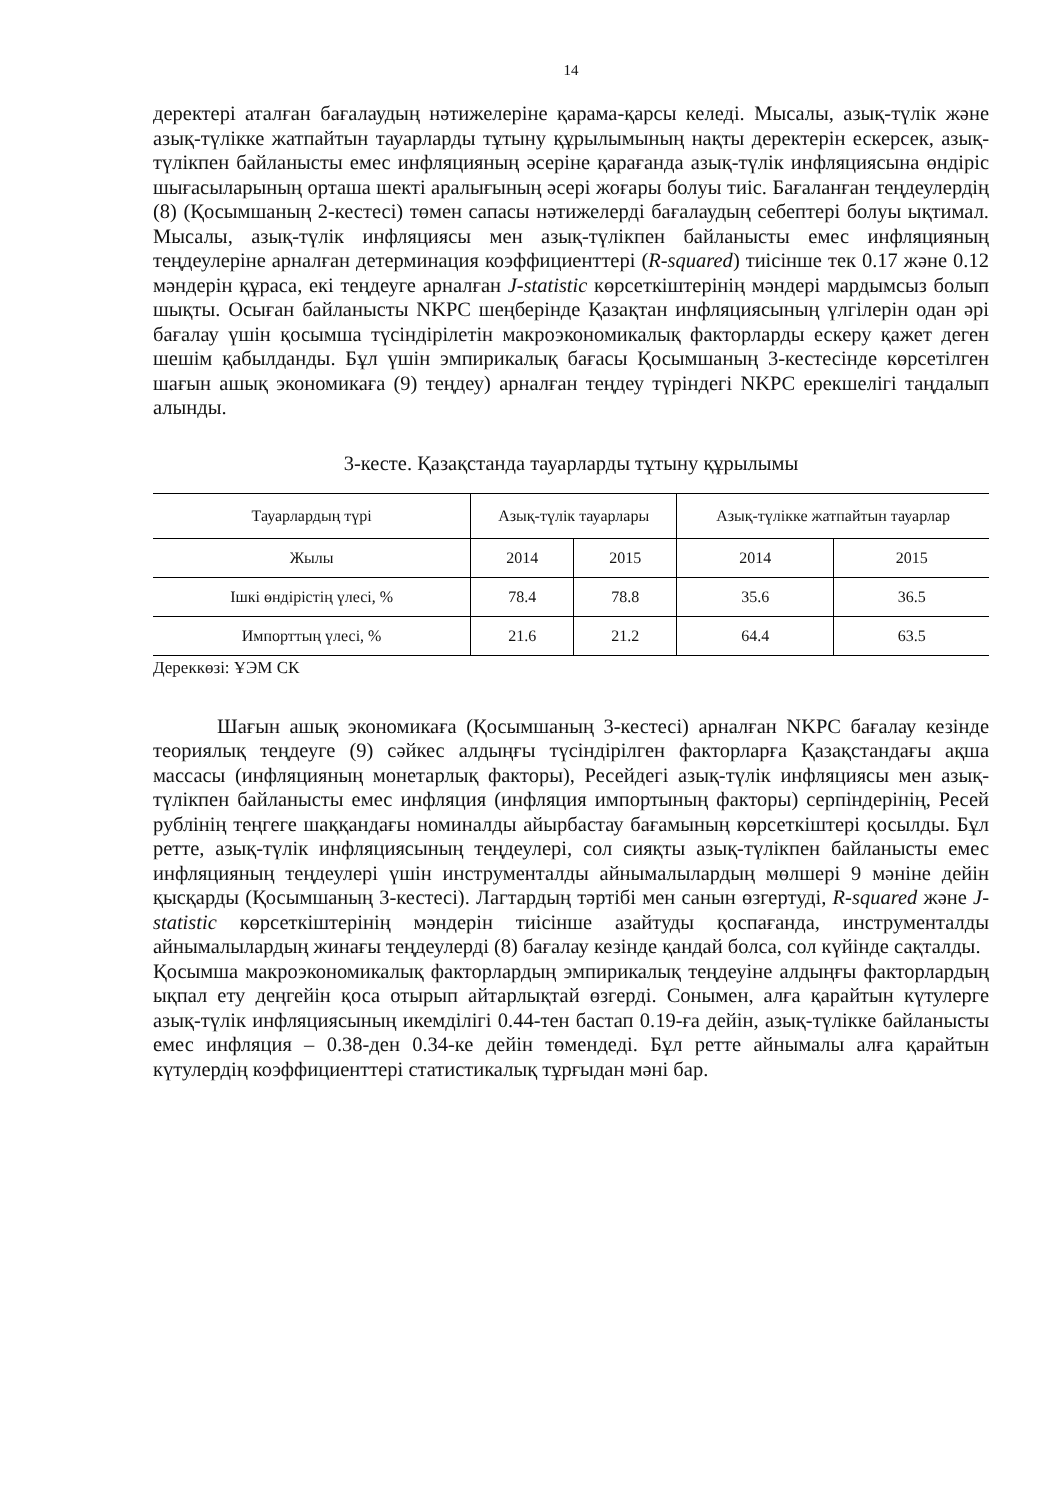14
деректері аталған бағалаудың нәтижелеріне қарама-қарсы келеді. Мысалы, азық-түлік және азық-түлікке жатпайтын тауарларды тұтыну құрылымының нақты деректерін ескерсек, азық-түлікпен байланысты емес инфляцияның әсеріне қарағанда азық-түлік инфляциясына өндіріс шығасыларының орташа шекті аралығының әсері жоғары болуы тиіс. Бағаланған теңдеулердің (8) (Қосымшаның 2-кестесі) төмен сапасы нәтижелерді бағалаудың себептері болуы ықтимал. Мысалы, азық-түлік инфляциясы мен азық-түлікпен байланысты емес инфляцияның теңдеулеріне арналған детерминация коэффициенттері (R-squared) тиісінше тек 0.17 және 0.12 мәндерін құраса, екі теңдеуге арналған J-statistic көрсеткіштерінің мәндері мардымсыз болып шықты. Осыған байланысты NKPC шеңберінде Қазақтан инфляциясының үлгілерін одан әрі бағалау үшін қосымша түсіндірілетін макроэкономикалық факторларды ескеру қажет деген шешім қабылданды. Бұл үшін эмпирикалық бағасы Қосымшаның 3-кестесінде көрсетілген шағын ашық экономикаға (9) теңдеу) арналған теңдеу түріндегі NKPC ерекшелігі таңдалып алынды.
3-кесте. Қазақстанда тауарларды тұтыну құрылымы
| Тауарлардың түрі | Азық-түлік тауарлары | | Азық-түлікке жатпайтын тауарлар | |
| --- | --- | --- | --- | --- |
| Жылы | 2014 | 2015 | 2014 | 2015 |
| Ішкі өндірістің үлесі, % | 78.4 | 78.8 | 35.6 | 36.5 |
| Импорттың үлесі, % | 21.6 | 21.2 | 64.4 | 63.5 |
Дереккөзі: ҰЭМ СК
Шағын ашық экономикаға (Қосымшаның 3-кестесі) арналған NKPC бағалау кезінде теориялық теңдеуге (9) сәйкес алдыңғы түсіндірілген факторларға Қазақстандағы ақша массасы (инфляцияның монетарлық факторы), Ресейдегі азық-түлік инфляциясы мен азық-түлікпен байланысты емес инфляция (инфляция импортының факторы) серпіндерінің, Ресей рублінің теңгеге шаққандағы номиналды айырбастау бағамының көрсеткіштері қосылды. Бұл ретте, азық-түлік инфляциясының теңдеулері, сол сияқты азық-түлікпен байланысты емес инфляцияның теңдеулері үшін инструменталды айнымалылардың мөлшері 9 мәніне дейін қысқарды (Қосымшаның 3-кестесі). Лагтардың тәртібі мен санын өзгертуді, R-squared және J-statistic көрсеткіштерінің мәндерін тиісінше азайтуды қоспағанда, инструменталды айнымалылардың жинағы теңдеулерді (8) бағалау кезінде қандай болса, сол күйінде сақталды.
Қосымша макроэкономикалық факторлардың эмпирикалық теңдеуіне алдыңғы факторлардың ықпал ету деңгейін қоса отырып айтарлықтай өзгерді. Сонымен, алға қарайтын күтулерге азық-түлік инфляциясының икемділігі 0.44-тен бастап 0.19-ға дейін, азық-түлікке байланысты емес инфляция – 0.38-ден 0.34-ке дейін төмендеді. Бұл ретте айнымалы алға қарайтын күтулердің коэффициенттері статистикалық тұрғыдан мәні бар.